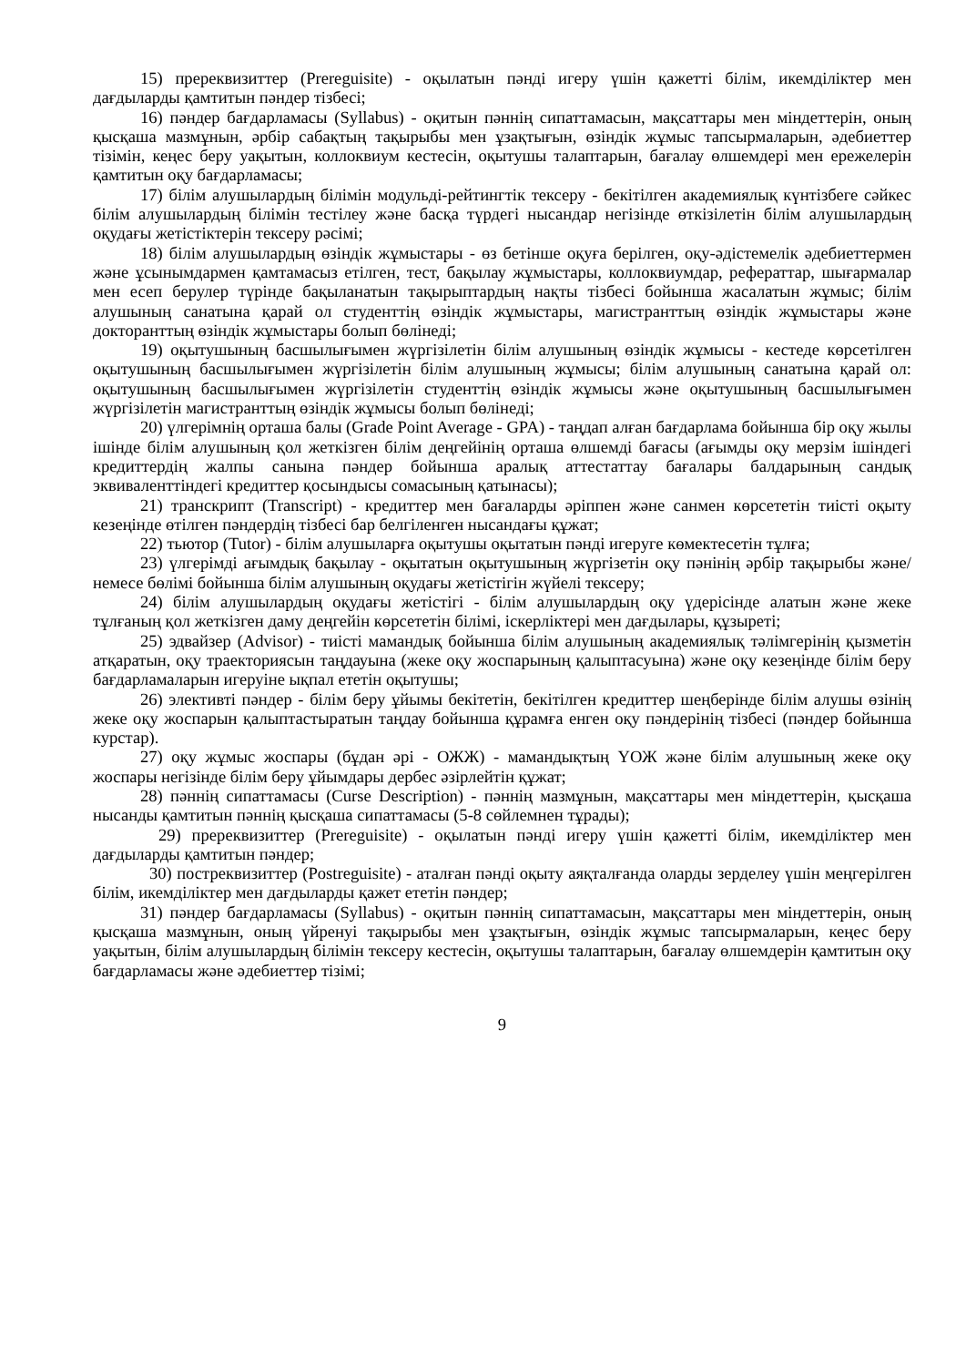15) пререквизиттер (Prereguisite) - оқылатын пәнді игеру үшін қажетті білім, икемділіктер мен дағдыларды қамтитын пәндер тізбесі;
16) пәндер бағдарламасы (Syllabus) - оқитын пәннің сипаттамасын, мақсаттары мен міндеттерін, оның қысқаша мазмұнын, әрбір сабақтың тақырыбы мен ұзақтығын, өзіндік жұмыс тапсырмаларын, әдебиеттер тізімін, кеңес беру уақытын, коллоквиум кестесін, оқытушы талаптарын, бағалау өлшемдері мен ережелерін қамтитын оқу бағдарламасы;
17) білім алушылардың білімін модульді-рейтингтік тексеру - бекітілген академиялық күнтізбеге сәйкес білім алушылардың білімін тестілеу және басқа түрдегі нысандар негізінде өткізілетін білім алушылардың оқудағы жетістіктерін тексеру рәсімі;
18) білім алушылардың өзіндік жұмыстары - өз бетінше оқуға берілген, оқу-әдістемелік әдебиеттермен және ұсынымдармен қамтамасыз етілген, тест, бақылау жұмыстары, коллоквиумдар, рефераттар, шығармалар мен есеп берулер түрінде бақыланатын тақырыптардың нақты тізбесі бойынша жасалатын жұмыс; білім алушының санатына қарай ол студенттің өзіндік жұмыстары, магистранттың өзіндік жұмыстары және докторанттың өзіндік жұмыстары болып бөлінеді;
19) оқытушының басшылығымен жүргізілетін білім алушының өзіндік жұмысы - кестеде көрсетілген оқытушының басшылығымен жүргізілетін білім алушының жұмысы; білім алушының санатына қарай ол: оқытушының басшылығымен жүргізілетін студенттің өзіндік жұмысы және оқытушының басшылығымен жүргізілетін магистранттың өзіндік жұмысы болып бөлінеді;
20) үлгерімнің орташа балы (Grade Point Average - GPA) - таңдап алған бағдарлама бойынша бір оқу жылы ішінде білім алушының қол жеткізген білім деңгейінің орташа өлшемді бағасы (ағымды оқу мерзім ішіндегі кредиттердің жалпы санына пәндер бойынша аралық аттестаттау бағалары балдарының сандық эквиваленттіндегі кредиттер қосындысы сомасының қатынасы);
21) транскрипт (Transcript) - кредиттер мен бағаларды әріппен және санмен көрсететін тиісті оқыту кезеңінде өтілген пәндердің тізбесі бар белгіленген нысандағы құжат;
22) тьютор (Tutor) - білім алушыларға оқытушы оқытатын пәнді игеруге көмектесетін тұлға;
23) үлгерімді ағымдық бақылау - оқытатын оқытушының жүргізетін оқу пәнінің әрбір тақырыбы және/немесе бөлімі бойынша білім алушының оқудағы жетістігін жүйелі тексеру;
24) білім алушылардың оқудағы жетістігі - білім алушылардың оқу үдерісінде алатын және жеке тұлғаның қол жеткізген даму деңгейін көрсететін білімі, іскерліктері мен дағдылары, құзыреті;
25) эдвайзер (Advisor) - тиісті мамандық бойынша білім алушының академиялық тәлімгерінің қызметін атқаратын, оқу траекториясын таңдауына (жеке оқу жоспарының қалыптасуына) және оқу кезеңінде білім беру бағдарламаларын игеруіне ықпал ететін оқытушы;
26) элективті пәндер - білім беру ұйымы бекітетін, бекітілген кредиттер шеңберінде білім алушы өзінің жеке оқу жоспарын қалыптастыратын таңдау бойынша құрамға енген оқу пәндерінің тізбесі (пәндер бойынша курстар).
27) оқу жұмыс жоспары (бұдан әрі - ОЖЖ) - мамандықтың ҮОЖ және білім алушының жеке оқу жоспары негізінде білім беру ұйымдары дербес әзірлейтін құжат;
28) пәннің сипаттамасы (Curse Description) - пәннің мазмұнын, мақсаттары мен міндеттерін, қысқаша нысанды қамтитын пәннің қысқаша сипаттамасы (5-8 сөйлемнен тұрады);
29) пререквизиттер (Prereguisite) - оқылатын пәнді игеру үшін қажетті білім, икемділіктер мен дағдыларды қамтитын пәндер;
30) постреквизиттер (Postreguisite) - аталған пәнді оқыту аяқталғанда оларды зерделеу үшін меңгерілген білім, икемділіктер мен дағдыларды қажет ететін пәндер;
31) пәндер бағдарламасы (Syllabus) - оқитын пәннің сипаттамасын, мақсаттары мен міндеттерін, оның қысқаша мазмұнын, оның үйренуі тақырыбы мен ұзақтығын, өзіндік жұмыс тапсырмаларын, кеңес беру уақытын, білім алушылардың білімін тексеру кестесін, оқытушы талаптарын, бағалау өлшемдерін қамтитын оқу бағдарламасы және әдебиеттер тізімі;
9